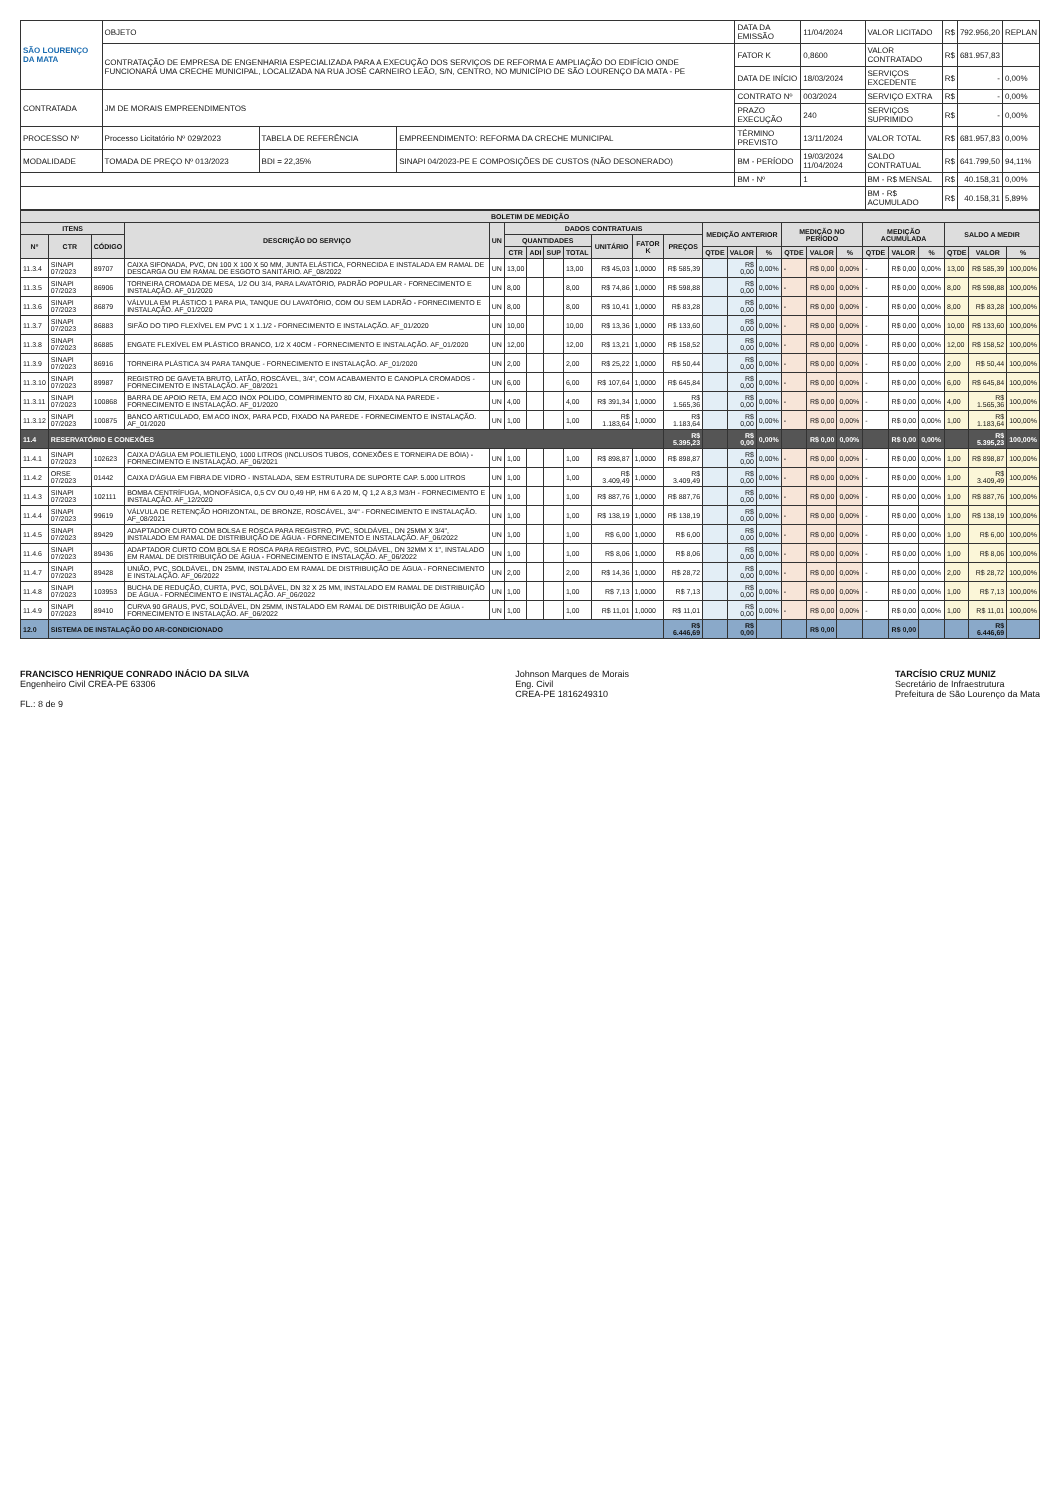| SÃO LOURENÇO DA MATA | OBJETO | | | DATA DA EMISSÃO | 11/04/2024 | VALOR LICITADO | R$ | 792.956,20 | REPLAN |
| | CONTRATAÇÃO DE EMPRESA DE ENGENHARIA ESPECIALIZADA PARA A EXECUÇÃO DOS SERVIÇOS DE REFORMA E AMPLIAÇÃO DO EDIFÍCIO ONDE FUNCIONARÁ UMA CRECHE MUNICIPAL, LOCALIZADA NA RUA JOSÉ CARNEIRO LEÃO, S/N, CENTRO, NO MUNICÍPIO DE SÃO LOURENÇO DA MATA - PE | | | FATOR K | 0,8600 | VALOR CONTRATADO | R$ | 681.957,83 | |
| | | | | DATA DE INÍCIO | 18/03/2024 | SERVIÇOS EXCEDENTE | R$ | - | 0,00% |
| CONTRATADA | JM DE MORAIS EMPREENDIMENTOS | | | CONTRATO Nº | 003/2024 | SERVIÇO EXTRA | R$ | - | 0,00% |
| | | | | PRAZO EXECUÇÃO | 240 | SERVIÇOS SUPRIMIDO | R$ | - | 0,00% |
| PROCESSO Nº | Processo Licitatório Nº 029/2023 | TABELA DE REFERÊNCIA | EMPREENDIMENTO: REFORMA DA CRECHE MUNICIPAL | TÉRMINO PREVISTO | 13/11/2024 | VALOR TOTAL | R$ | 681.957,83 | 0,00% |
| MODALIDADE | TOMADA DE PREÇO Nº 013/2023 | BDI = 22,35% | SINAPI 04/2023-PE E COMPOSIÇÕES DE CUSTOS (NÃO DESONERADO) | BM - PERÍODO | 19/03/2024 11/04/2024 | SALDO CONTRATUAL | R$ | 641.799,50 | 94,11% |
| | | | | BM - Nº | 1 | BM - R$ MENSAL | R$ | 40.158,31 | 0,00% |
| | | | | | | BM - R$ ACUMULADO | R$ | 40.158,31 | 5,89% |
| BOLETIM DE MEDIÇÃO | | | | | | | | | | | | | | | | | | | | | | | |
| --- | --- | --- | --- | --- | --- | --- | --- | --- | --- | --- | --- | --- | --- | --- | --- | --- | --- | --- | --- | --- | --- | --- | --- |
| ITENS | | | DESCRIÇÃO DO SERVIÇO | UN | DADOS CONTRATUAIS | | | | | | | MEDIÇÃO ANTERIOR | | | MEDIÇÃO NO PERÍODO | | | MEDIÇÃO ACUMULADA | | | SALDO A MEDIR | | |
| Nº | CTR | CÓDIGO | | | QUANTIDADES | | | | UNITÁRIO | FATOR K | PREÇOS | | | | | | | | | | | | |
| | | | | | CTR | ADI | SUP | TOTAL | | | | QTDE | VALOR | % | QTDE | VALOR | % | QTDE | VALOR | % | QTDE | VALOR | % |
| 11.3.4 | SINAPI 07/2023 | 89707 | CAIXA SIFONADA, PVC, DN 100 X 100 X 50 MM, JUNTA ELÁSTICA, FORNECIDA E INSTALADA EM RAMAL DE DESCARGA OU EM RAMAL DE ESGOTO SANITÁRIO. AF_08/2022 | UN | 13,00 | | | 13,00 | R$ 45,03 | 1,0000 | R$ 585,39 | | R$ 0,00 | 0,00% | - | R$ 0,00 | 0,00% | - | R$ 0,00 | 0,00% | 13,00 | R$ 585,39 | 100,00% |
| 11.3.5 | SINAPI 07/2023 | 86906 | TORNEIRA CROMADA DE MESA, 1/2 OU 3/4, PARA LAVATÓRIO, PADRÃO POPULAR - FORNECIMENTO E INSTALAÇÃO. AF_01/2020 | UN | 8,00 | | | 8,00 | R$ 74,86 | 1,0000 | R$ 598,88 | | R$ 0,00 | 0,00% | - | R$ 0,00 | 0,00% | - | R$ 0,00 | 0,00% | 8,00 | R$ 598,88 | 100,00% |
| 11.3.6 | SINAPI 07/2023 | 86879 | VÁLVULA EM PLÁSTICO 1 PARA PIA, TANQUE OU LAVATÓRIO, COM OU SEM LADRÃO - FORNECIMENTO E INSTALAÇÃO. AF_01/2020 | UN | 8,00 | | | 8,00 | R$ 10,41 | 1,0000 | R$ 83,28 | | R$ 0,00 | 0,00% | - | R$ 0,00 | 0,00% | - | R$ 0,00 | 0,00% | 8,00 | R$ 83,28 | 100,00% |
| 11.3.7 | SINAPI 07/2023 | 86883 | SIFÃO DO TIPO FLEXÍVEL EM PVC 1 X 1.1/2 - FORNECIMENTO E INSTALAÇÃO. AF_01/2020 | UN | 10,00 | | | 10,00 | R$ 13,36 | 1,0000 | R$ 133,60 | | R$ 0,00 | 0,00% | - | R$ 0,00 | 0,00% | - | R$ 0,00 | 0,00% | 10,00 | R$ 133,60 | 100,00% |
| 11.3.8 | SINAPI 07/2023 | 86885 | ENGATE FLEXÍVEL EM PLÁSTICO BRANCO, 1/2 X 40CM - FORNECIMENTO E INSTALAÇÃO. AF_01/2020 | UN | 12,00 | | | 12,00 | R$ 13,21 | 1,0000 | R$ 158,52 | | R$ 0,00 | 0,00% | - | R$ 0,00 | 0,00% | - | R$ 0,00 | 0,00% | 12,00 | R$ 158,52 | 100,00% |
| 11.3.9 | SINAPI 07/2023 | 86916 | TORNEIRA PLÁSTICA 3/4 PARA TANQUE - FORNECIMENTO E INSTALAÇÃO. AF_01/2020 | UN | 2,00 | | | 2,00 | R$ 25,22 | 1,0000 | R$ 50,44 | | R$ 0,00 | 0,00% | - | R$ 0,00 | 0,00% | - | R$ 0,00 | 0,00% | 2,00 | R$ 50,44 | 100,00% |
| 11.3.10 | SINAPI 07/2023 | 89987 | REGISTRO DE GAVETA BRUTO, LATÃO, ROSCÁVEL, 3/4", COM ACABAMENTO E CANOPLA CROMADOS - FORNECIMENTO E INSTALAÇÃO. AF_08/2021 | UN | 6,00 | | | 6,00 | R$ 107,64 | 1,0000 | R$ 645,84 | | R$ 0,00 | 0,00% | - | R$ 0,00 | 0,00% | - | R$ 0,00 | 0,00% | 6,00 | R$ 645,84 | 100,00% |
| 11.3.11 | SINAPI 07/2023 | 100868 | BARRA DE APOIO RETA, EM ACO INOX POLIDO, COMPRIMENTO 80 CM, FIXADA NA PAREDE - FORNECIMENTO E INSTALAÇÃO. AF_01/2020 | UN | 4,00 | | | 4,00 | R$ 391,34 | 1,0000 | R$ 1.565,36 | | R$ 0,00 | 0,00% | - | R$ 0,00 | 0,00% | - | R$ 0,00 | 0,00% | 4,00 | R$ 1.565,36 | 100,00% |
| 11.3.12 | SINAPI 07/2023 | 100875 | BANCO ARTICULADO, EM ACO INOX, PARA PCD, FIXADO NA PAREDE - FORNECIMENTO E INSTALAÇÃO. AF_01/2020 | UN | 1,00 | | | 1,00 | R$ 1.183,64 | 1,0000 | R$ 1.183,64 | | R$ 0,00 | 0,00% | - | R$ 0,00 | 0,00% | - | R$ 0,00 | 0,00% | 1,00 | R$ 1.183,64 | 100,00% |
| 11.4 | RESERVATÓRIO E CONEXÕES | | | | | | | | | | R$ 5.395,23 | | R$ 0,00 | 0,00% | | R$ 0,00 | 0,00% | | R$ 0,00 | 0,00% | | R$ 5.395,23 | 100,00% |
| 11.4.1 | SINAPI 07/2023 | 102623 | CAIXA D'ÁGUA EM POLIETILENO, 1000 LITROS (INCLUSOS TUBOS, CONEXÕES E TORNEIRA DE BÓIA) - FORNECIMENTO E INSTALAÇÃO. AF_06/2021 | UN | 1,00 | | | 1,00 | R$ 898,87 | 1,0000 | R$ 898,87 | | R$ 0,00 | 0,00% | - | R$ 0,00 | 0,00% | - | R$ 0,00 | 0,00% | 1,00 | R$ 898,87 | 100,00% |
| 11.4.2 | ORSE 07/2023 | 01442 | CAIXA D'ÁGUA EM FIBRA DE VIDRO - INSTALADA, SEM ESTRUTURA DE SUPORTE CAP. 5.000 LITROS | UN | 1,00 | | | 1,00 | R$ 3.409,49 | 1,0000 | R$ 3.409,49 | | R$ 0,00 | 0,00% | - | R$ 0,00 | 0,00% | - | R$ 0,00 | 0,00% | 1,00 | R$ 3.409,49 | 100,00% |
| 11.4.3 | SINAPI 07/2023 | 102111 | BOMBA CENTRÍFUGA, MONOFÁSICA, 0,5 CV OU 0,49 HP, HM 6 A 20 M, Q 1,2 A 8,3 M3/H - FORNECIMENTO E INSTALAÇÃO. AF_12/2020 | UN | 1,00 | | | 1,00 | R$ 887,76 | 1,0000 | R$ 887,76 | | R$ 0,00 | 0,00% | - | R$ 0,00 | 0,00% | - | R$ 0,00 | 0,00% | 1,00 | R$ 887,76 | 100,00% |
| 11.4.4 | SINAPI 07/2023 | 99619 | VÁLVULA DE RETENÇÃO HORIZONTAL, DE BRONZE, ROSCÁVEL, 3/4" - FORNECIMENTO E INSTALAÇÃO. AF_08/2021 | UN | 1,00 | | | 1,00 | R$ 138,19 | 1,0000 | R$ 138,19 | | R$ 0,00 | 0,00% | - | R$ 0,00 | 0,00% | - | R$ 0,00 | 0,00% | 1,00 | R$ 138,19 | 100,00% |
| 11.4.5 | SINAPI 07/2023 | 89429 | ADAPTADOR CURTO COM BOLSA E ROSCA PARA REGISTRO, PVC, SOLDÁVEL, DN 25MM X 3/4", INSTALADO EM RAMAL DE DISTRIBUIÇÃO DE ÁGUA - FORNECIMENTO E INSTALAÇÃO. AF_06/2022 | UN | 1,00 | | | 1,00 | R$ 6,00 | 1,0000 | R$ 6,00 | | R$ 0,00 | 0,00% | - | R$ 0,00 | 0,00% | - | R$ 0,00 | 0,00% | 1,00 | R$ 6,00 | 100,00% |
| 11.4.6 | SINAPI 07/2023 | 89436 | ADAPTADOR CURTO COM BOLSA E ROSCA PARA REGISTRO, PVC, SOLDÁVEL, DN 32MM X 1", INSTALADO EM RAMAL DE DISTRIBUIÇÃO DE ÁGUA - FORNECIMENTO E INSTALAÇÃO. AF_06/2022 | UN | 1,00 | | | 1,00 | R$ 8,06 | 1,0000 | R$ 8,06 | | R$ 0,00 | 0,00% | - | R$ 0,00 | 0,00% | - | R$ 0,00 | 0,00% | 1,00 | R$ 8,06 | 100,00% |
| 11.4.7 | SINAPI 07/2023 | 89428 | UNIÃO, PVC, SOLDÁVEL, DN 25MM, INSTALADO EM RAMAL DE DISTRIBUIÇÃO DE ÁGUA - FORNECIMENTO E INSTALAÇÃO. AF_06/2022 | UN | 2,00 | | | 2,00 | R$ 14,36 | 1,0000 | R$ 28,72 | | R$ 0,00 | 0,00% | - | R$ 0,00 | 0,00% | - | R$ 0,00 | 0,00% | 2,00 | R$ 28,72 | 100,00% |
| 11.4.8 | SINAPI 07/2023 | 103953 | BUCHA DE REDUÇÃO, CURTA, PVC, SOLDÁVEL, DN 32 X 25 MM, INSTALADO EM RAMAL DE DISTRIBUIÇÃO DE ÁGUA - FORNECIMENTO E INSTALAÇÃO. AF_06/2022 | UN | 1,00 | | | 1,00 | R$ 7,13 | 1,0000 | R$ 7,13 | | R$ 0,00 | 0,00% | - | R$ 0,00 | 0,00% | - | R$ 0,00 | 0,00% | 1,00 | R$ 7,13 | 100,00% |
| 11.4.9 | SINAPI 07/2023 | 89410 | CURVA 90 GRAUS, PVC, SOLDÁVEL, DN 25MM, INSTALADO EM RAMAL DE DISTRIBUIÇÃO DE ÁGUA - FORNECIMENTO E INSTALAÇÃO. AF_06/2022 | UN | 1,00 | | | 1,00 | R$ 11,01 | 1,0000 | R$ 11,01 | | R$ 0,00 | 0,00% | - | R$ 0,00 | 0,00% | - | R$ 0,00 | 0,00% | 1,00 | R$ 11,01 | 100,00% |
| 12.0 | SISTEMA DE INSTALAÇÃO DO AR-CONDICIONADO | | | | | | | | | | R$ 6.446,69 | | R$ 0,00 | | | R$ 0,00 | | | R$ 0,00 | | | R$ 6.446,69 | |
FRANCISCO HENRIQUE CONRADO INÁCIO DA SILVA
Engenheiro Civil CREA-PE 63306
FL.: 8 de 9
Johnson Marques de Morais
Eng. Civil
CREA-PE 1816249310
TARCÍSIO CRUZ MUNIZ
Secretário de Infraestrutura
Prefeitura de São Lourenço da Mata